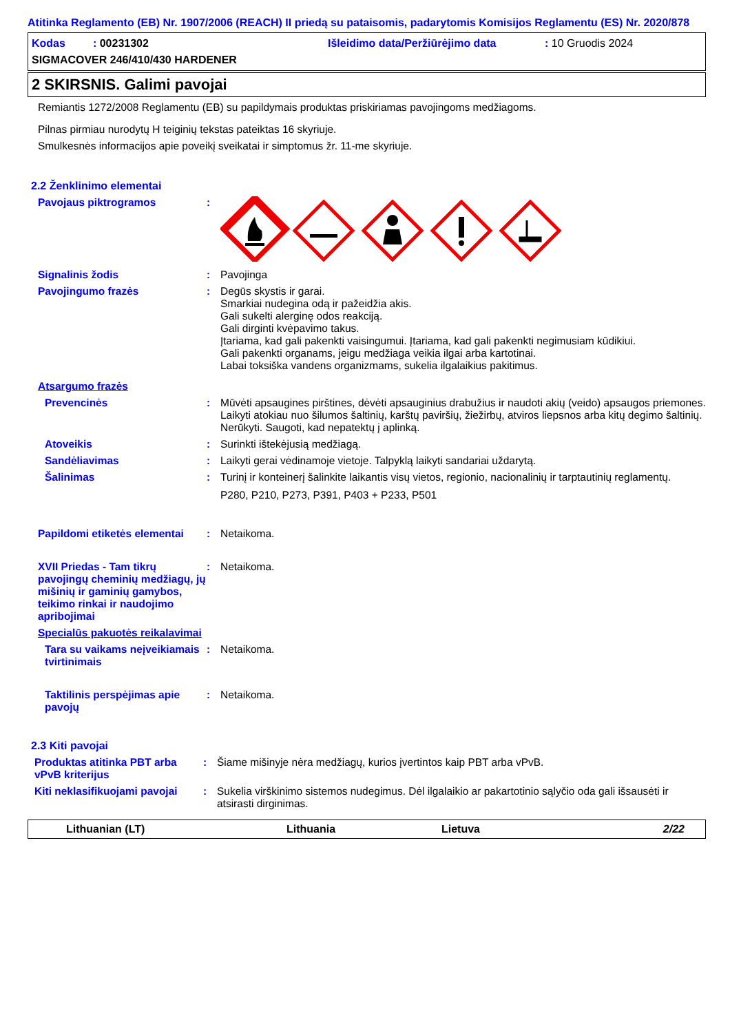Atitinka Reglamento (EB) Nr. 1907/2006 (REACH) II priedą su pataisomis, padarytomis Komisijos Reglamentu (ES) Nr. 2020/878
Kodas : 00231302 Išleidimo data/Peržiūrėjimo data: 10 Gruodis 2024
SIGMACOVER 246/410/430 HARDENER
2 SKIRSNIS. Galimi pavojai
Remiantis 1272/2008 Reglamentu (EB) su papildymais produktas priskiriamas pavojingoms medžiagoms.
Pilnas pirmiau nurodytų H teiginių tekstas pateiktas 16 skyriuje.
Smulkesnės informacijos apie poveikį sveikatai ir simptomus žr. 11-me skyriuje.
2.2 Ženklinimo elementai
Pavojaus piktrogramos :
Signalinis žodis : Pavojinga
Pavojingumo frazės : Degūs skystis ir garai.
Smarkiai nudegina odą ir pažeidžia akis.
Gali sukelti alerginę odos reakciją.
Gali dirginti kvėpavimo takus.
Įtariama, kad gali pakenkti vaisingumui. Įtariama, kad gali pakenkti negimusiam kūdikiui.
Gali pakenkti organams, jeigu medžiaga veikia ilgai arba kartotinai.
Labai toksiška vandens organizmams, sukelia ilgalaikius pakitimus.
Atsargumo frazės
Prevencinės : Mūvėti apsaugines pirštines, dėvėti apsauginius drabužius ir naudoti akių (veido) apsaugos priemones. Laikyti atokiau nuo šilumos šaltinių, karštų paviršių, žiežirbų, atviros liepsnos arba kitų degimo šaltinių. Nerūkyti. Saugoti, kad nepatektų į aplinką.
Atoveikis : Surinkti ištekėjusią medžiagą.
Sandėliavimas : Laikyti gerai vėdinamoje vietoje. Talpyklą laikyti sandariai uždarytą.
Šalinimas : Turinį ir konteinerį šalinkite laikantis visų vietos, regionio, nacionalinių ir tarptautinių reglamentų.
P280, P210, P273, P391, P403 + P233, P501
Papildomi etiketės elementai
: Netaikoma.
XVII Priedas - Tam tikrų pavojingų cheminių medžiagų, jų mišinių ir gaminių gamybos, teikimo rinkai ir naudojimo apribojimai
: Netaikoma.
Specialūs pakuotės reikalavimai
Tara su vaikams neįveikiamais tvirtinimais
: Netaikoma.
Taktilinis perspėjimas apie pavojų
: Netaikoma.
2.3 Kiti pavojai
Produktas atitinka PBT arba vPvB kriterijus
: Šiame mišinyje nėra medžiagų, kurios įvertintos kaip PBT arba vPvB.
Kiti neklasifikuojami pavojai
: Sukelia virškinimo sistemos nudegimus. Dėl ilgalaikio ar pakartotinio sąlyčio oda gali išsausėti ir atsirasti dirginimas.
Lithuanian (LT) Lithuania Lietuva 2/22